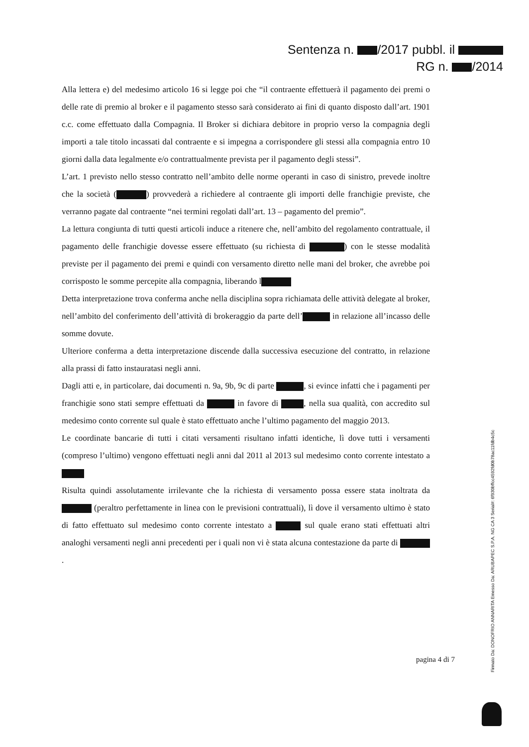Sentenza n. /2017 pubbl. il
RG n. /2014
Alla lettera e) del medesimo articolo 16 si legge poi che “il contraente effettuerà il pagamento dei premi o delle rate di premio al broker e il pagamento stesso sarà considerato ai fini di quanto disposto dall’art. 1901 c.c. come effettuato dalla Compagnia. Il Broker si dichiara debitore in proprio verso la compagnia degli importi a tale titolo incassati dal contraente e si impegna a corrispondere gli stessi alla compagnia entro 10 giorni dalla data legalmente e/o contrattualmente prevista per il pagamento degli stessi”.
L’art. 1 previsto nello stesso contratto nell’ambito delle norme operanti in caso di sinistro, prevede inoltre che la società ( ) provvederà a richiedere al contraente gli importi delle franchigie previste, che verranno pagate dal contraente “nei termini regolati dall’art. 13 – pagamento del premio”.
La lettura congiunta di tutti questi articoli induce a ritenere che, nell’ambito del regolamento contrattuale, il pagamento delle franchigie dovesse essere effettuato (su richiesta di ) con le stesse modalità previste per il pagamento dei premi e quindi con versamento diretto nelle mani del broker, che avrebbe poi corrisposto le somme percepite alla compagnia, liberando l
Detta interpretazione trova conferma anche nella disciplina sopra richiamata delle attività delegate al broker, nell’ambito del conferimento dell’attività di brokeraggio da parte dell’ in relazione all’incasso delle somme dovute.
Ulteriore conferma a detta interpretazione discende dalla successiva esecuzione del contratto, in relazione alla prassi di fatto instauratasi negli anni.
Dagli atti e, in particolare, dai documenti n. 9a, 9b, 9c di parte , si evince infatti che i pagamenti per franchigie sono stati sempre effettuati da in favore di , nella sua qualità, con accredito sul medesimo conto corrente sul quale è stato effettuato anche l’ultimo pagamento del maggio 2013.
Le coordinate bancarie di tutti i citati versamenti risultano infatti identiche, lì dove tutti i versamenti (compreso l’ultimo) vengono effettuati negli anni dal 2011 al 2013 sul medesimo conto corrente intestato a
Risulta quindi assolutamente irrilevante che la richiesta di versamento possa essere stata inoltrata da (peraltro perfettamente in linea con le previsioni contrattuali), lì dove il versamento ultimo è stato di fatto effettuato sul medesimo conto corrente intestato a sul quale erano stati effettuati altri analoghi versamenti negli anni precedenti per i quali non vi è stata alcuna contestazione da parte di .
pagina 4 di 7
Firmato Da: DONOFRIO ANNARITA Emesso Da: ARUBAPEC S.P.A. NG CA 3 Serial#: 6f930bffcc4592fd0b78ac11fdb4c5c